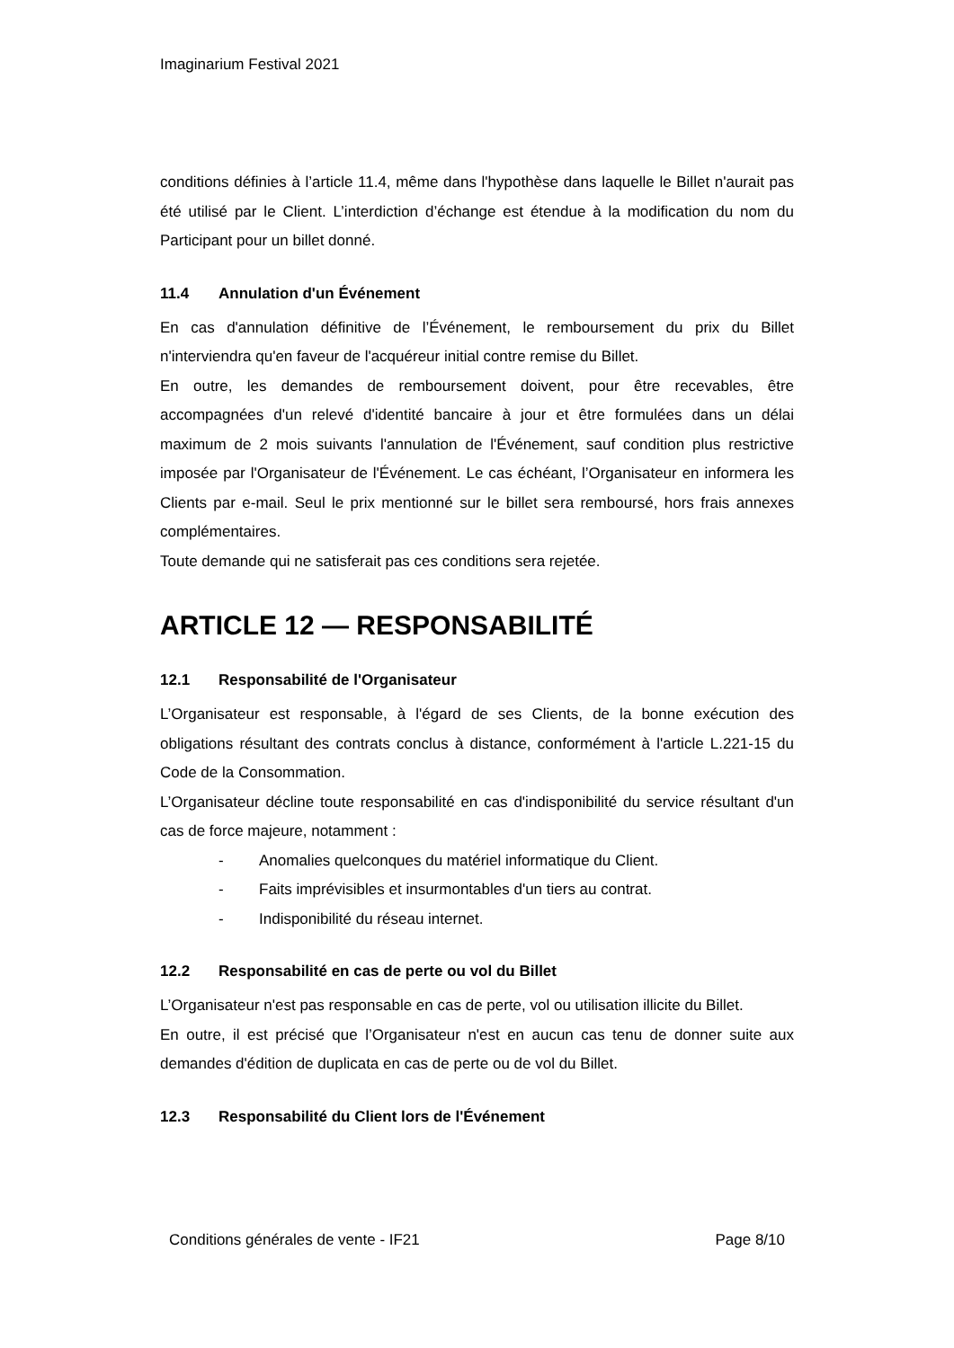Imaginarium Festival 2021
conditions définies à l’article 11.4, même dans l'hypothèse dans laquelle le Billet n'aurait pas été utilisé par le Client. L’interdiction d’échange est étendue à la modification du nom du Participant pour un billet donné.
11.4 Annulation d'un Événement
En cas d'annulation définitive de l’Événement, le remboursement du prix du Billet n'interviendra qu'en faveur de l'acquéreur initial contre remise du Billet.
En outre, les demandes de remboursement doivent, pour être recevables, être accompagnées d'un relevé d'identité bancaire à jour et être formulées dans un délai maximum de 2 mois suivants l'annulation de l'Événement, sauf condition plus restrictive imposée par l'Organisateur de l'Événement. Le cas échéant, l’Organisateur en informera les Clients par e-mail. Seul le prix mentionné sur le billet sera remboursé, hors frais annexes complémentaires.
Toute demande qui ne satisferait pas ces conditions sera rejetée.
ARTICLE 12 — RESPONSABILITÉ
12.1 Responsabilité de l'Organisateur
L’Organisateur est responsable, à l'égard de ses Clients, de la bonne exécution des obligations résultant des contrats conclus à distance, conformément à l'article L.221-15 du Code de la Consommation.
L’Organisateur décline toute responsabilité en cas d'indisponibilité du service résultant d'un cas de force majeure, notamment :
- Anomalies quelconques du matériel informatique du Client.
- Faits imprévisibles et insurmontables d'un tiers au contrat.
- Indisponibilité du réseau internet.
12.2 Responsabilité en cas de perte ou vol du Billet
L’Organisateur n'est pas responsable en cas de perte, vol ou utilisation illicite du Billet.
En outre, il est précisé que l’Organisateur n'est en aucun cas tenu de donner suite aux demandes d'édition de duplicata en cas de perte ou de vol du Billet.
12.3 Responsabilité du Client lors de l'Événement
Conditions générales de vente - IF21 Page 8/10